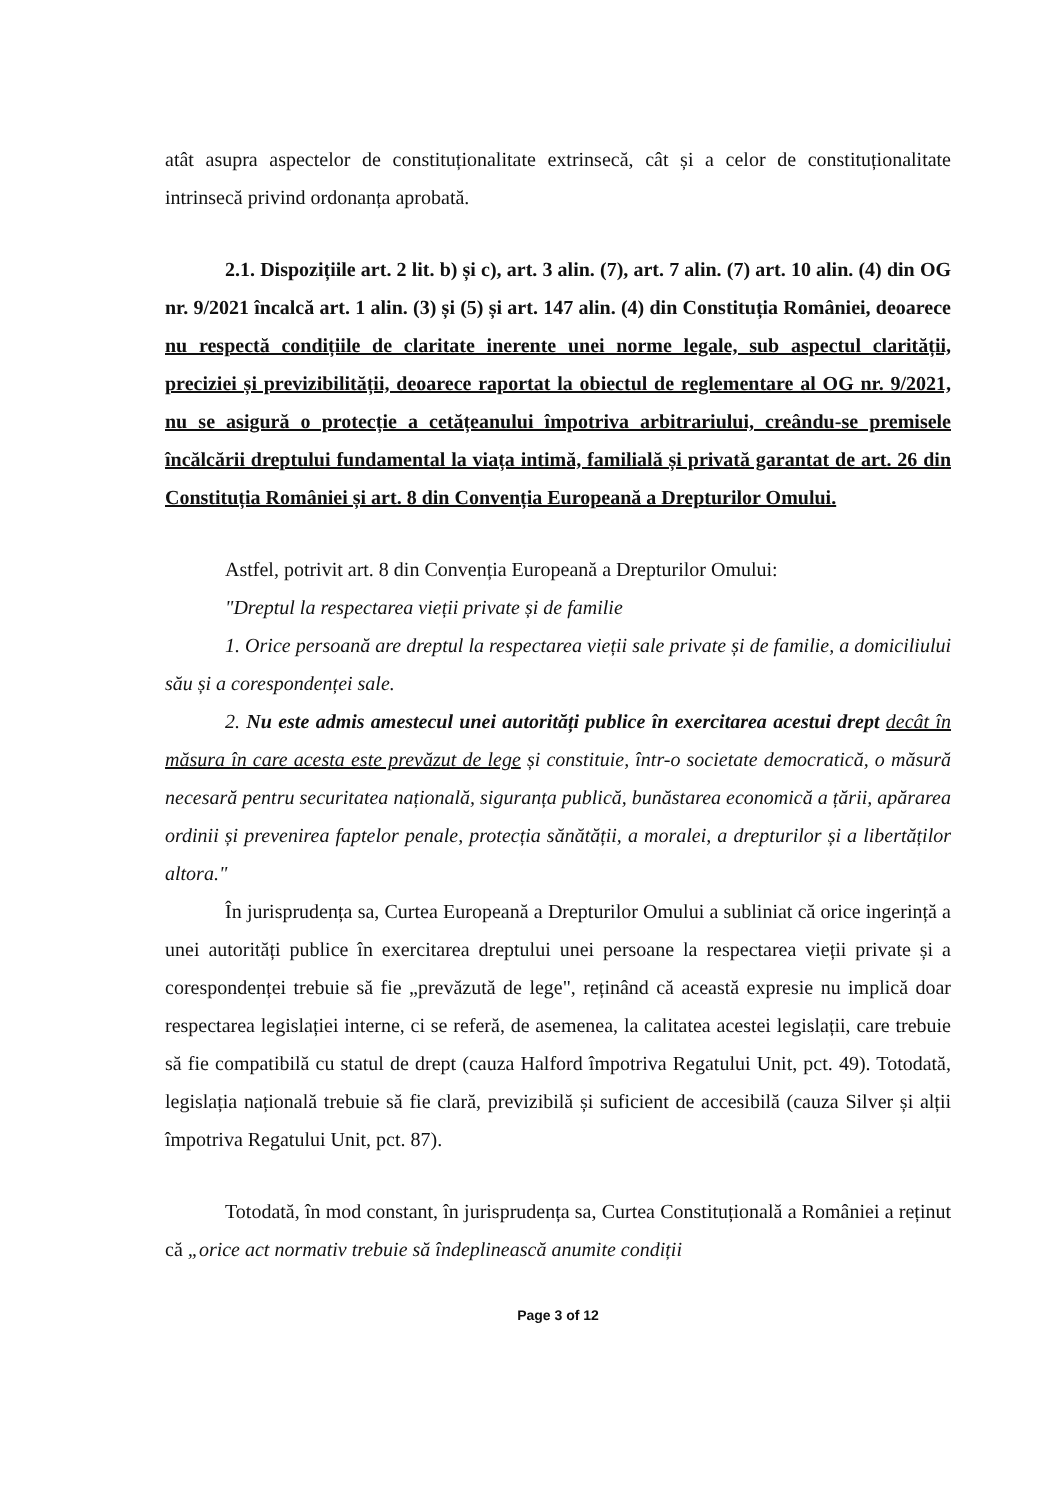atât asupra aspectelor de constituționalitate extrinsecă, cât și a celor de constituționalitate intrinsecă privind ordonanța aprobată.
2.1. Dispozițiile art. 2 lit. b) și c), art. 3 alin. (7), art. 7 alin. (7) art. 10 alin. (4) din OG nr. 9/2021 încalcă art. 1 alin. (3) și (5) și art. 147 alin. (4) din Constituția României, deoarece nu respectă condițiile de claritate inerente unei norme legale, sub aspectul clarității, preciziei și previzibilității, deoarece raportat la obiectul de reglementare al OG nr. 9/2021, nu se asigură o protecție a cetățeanului împotriva arbitrariului, creându-se premisele încălcării dreptului fundamental la viața intimă, familială și privată garantat de art. 26 din Constituția României și art. 8 din Convenția Europeană a Drepturilor Omului.
Astfel, potrivit art. 8 din Convenția Europeană a Drepturilor Omului:
"Dreptul la respectarea vieții private și de familie
1. Orice persoană are dreptul la respectarea vieții sale private și de familie, a domiciliului său și a corespondenței sale.
2. Nu este admis amestecul unei autorități publice în exercitarea acestui drept decât în măsura în care acesta este prevăzut de lege și constituie, într-o societate democratică, o măsură necesară pentru securitatea națională, siguranța publică, bunăstarea economică a țării, apărarea ordinii și prevenirea faptelor penale, protecția sănătății, a moralei, a drepturilor și a libertăților altora."
În jurisprudența sa, Curtea Europeană a Drepturilor Omului a subliniat că orice ingerință a unei autorități publice în exercitarea dreptului unei persoane la respectarea vieții private și a corespondenței trebuie să fie „prevăzută de lege", reținând că această expresie nu implică doar respectarea legislației interne, ci se referă, de asemenea, la calitatea acestei legislații, care trebuie să fie compatibilă cu statul de drept (cauza Halford împotriva Regatului Unit, pct. 49). Totodată, legislația națională trebuie să fie clară, previzibilă și suficient de accesibilă (cauza Silver și alții împotriva Regatului Unit, pct. 87).
Totodată, în mod constant, în jurisprudența sa, Curtea Constituțională a României a reținut că „orice act normativ trebuie să îndeplinească anumite condiții
Page 3 of 12